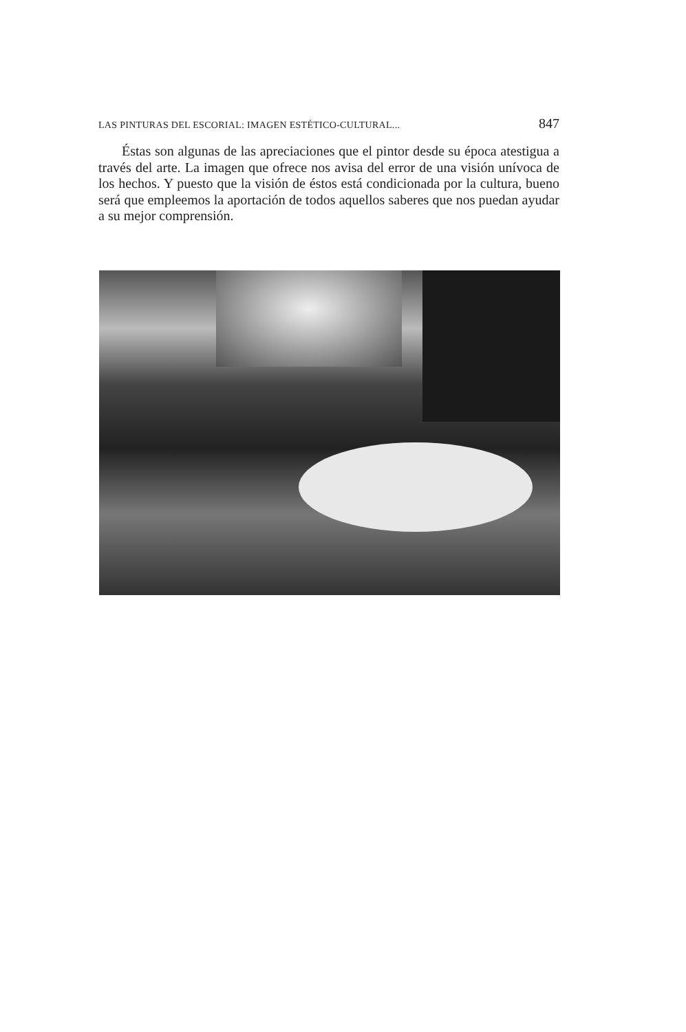LAS PINTURAS DEL ESCORIAL: IMAGEN ESTÉTICO-CULTURAL... 847
Éstas son algunas de las apreciaciones que el pintor desde su época atestigua a través del arte. La imagen que ofrece nos avisa del error de una visión unívoca de los hechos. Y puesto que la visión de éstos está condicionada por la cultura, bueno será que empleemos la aportación de todos aquellos saberes que nos puedan ayudar a su mejor comprensión.